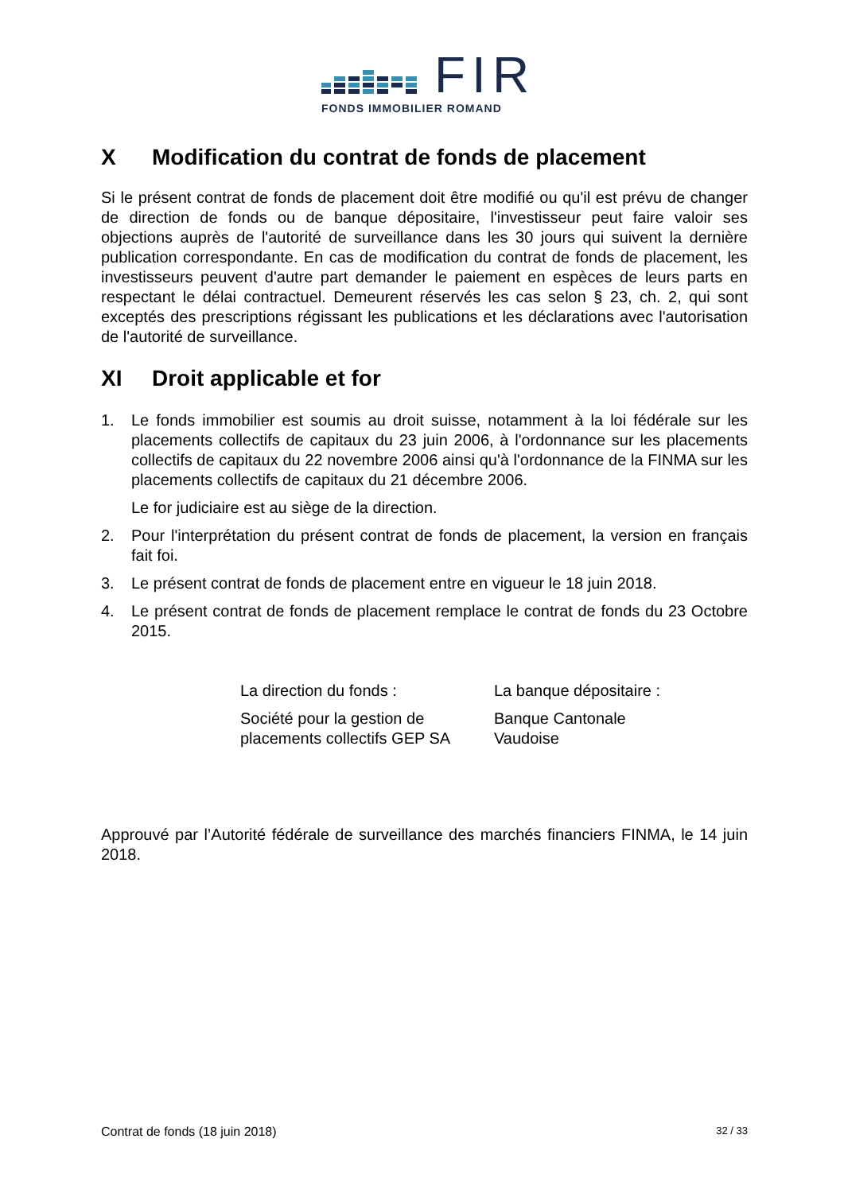FIR
FONDS IMMOBILIER ROMAND
X Modification du contrat de fonds de placement
Si le présent contrat de fonds de placement doit être modifié ou qu'il est prévu de changer de direction de fonds ou de banque dépositaire, l'investisseur peut faire valoir ses objections auprès de l'autorité de surveillance dans les 30 jours qui suivent la dernière publication correspondante. En cas de modification du contrat de fonds de placement, les investisseurs peuvent d'autre part demander le paiement en espèces de leurs parts en respectant le délai contractuel. Demeurent réservés les cas selon § 23, ch. 2, qui sont exceptés des prescriptions régissant les publications et les déclarations avec l'autorisation de l'autorité de surveillance.
XI Droit applicable et for
1. Le fonds immobilier est soumis au droit suisse, notamment à la loi fédérale sur les placements collectifs de capitaux du 23 juin 2006, à l'ordonnance sur les placements collectifs de capitaux du 22 novembre 2006 ainsi qu'à l'ordonnance de la FINMA sur les placements collectifs de capitaux du 21 décembre 2006.
Le for judiciaire est au siège de la direction.
2. Pour l'interprétation du présent contrat de fonds de placement, la version en français fait foi.
3. Le présent contrat de fonds de placement entre en vigueur le 18 juin 2018.
4. Le présent contrat de fonds de placement remplace le contrat de fonds du 23 Octobre 2015.
La direction du fonds :
Société pour la gestion de placements collectifs GEP SA
La banque dépositaire :
Banque Cantonale
Vaudoise
Approuvé par l’Autorité fédérale de surveillance des marchés financiers FINMA, le 14 juin 2018.
Contrat de fonds (18 juin 2018) 32 / 33